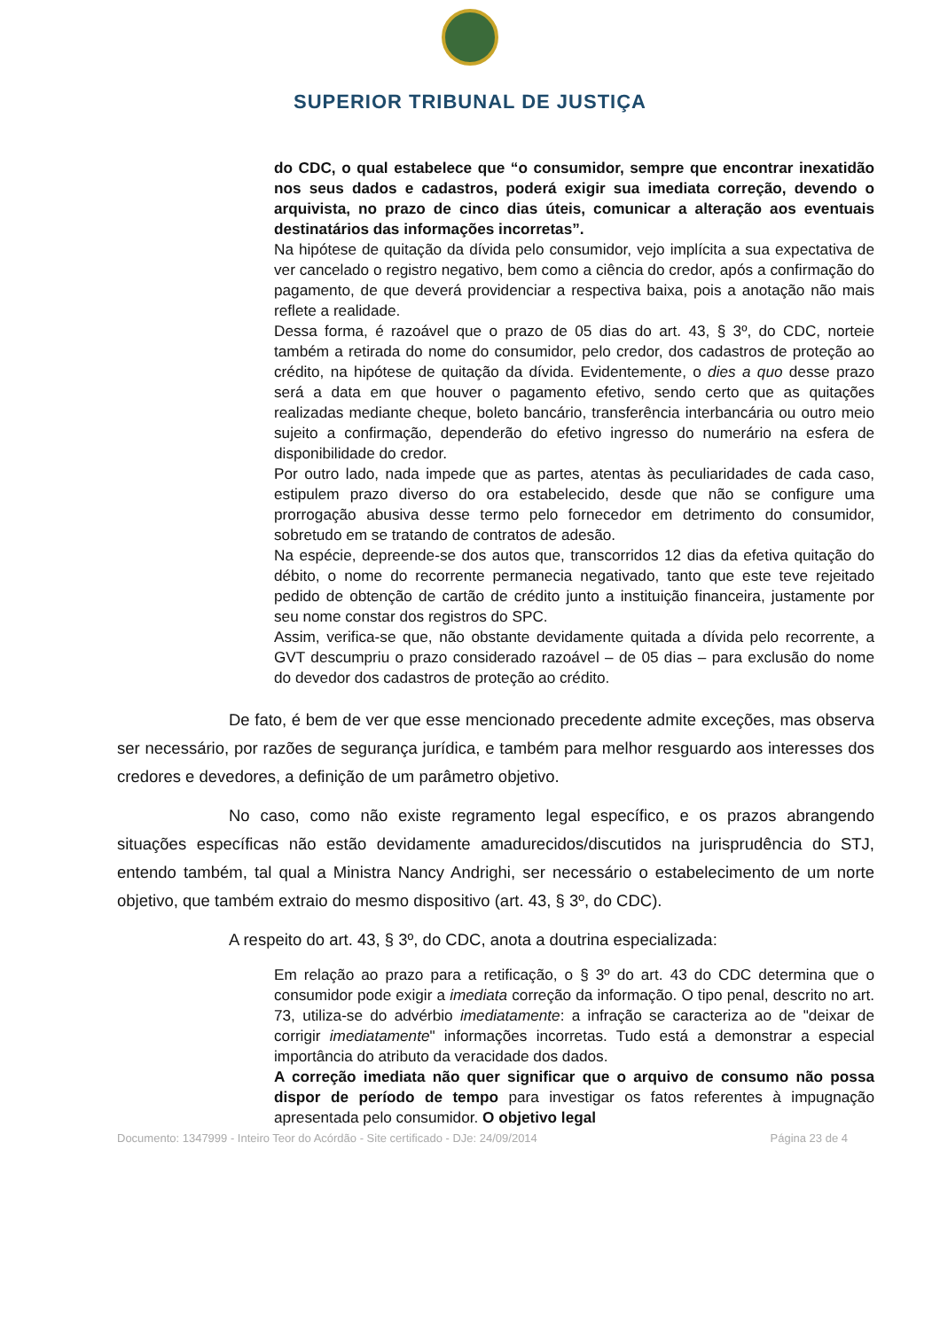SUPERIOR TRIBUNAL DE JUSTIÇA
do CDC, o qual estabelece que “o consumidor, sempre que encontrar inexatidão nos seus dados e cadastros, poderá exigir sua imediata correção, devendo o arquivista, no prazo de cinco dias úteis, comunicar a alteração aos eventuais destinatários das informações incorretas”.
Na hipótese de quitação da dívida pelo consumidor, vejo implícita a sua expectativa de ver cancelado o registro negativo, bem como a ciência do credor, após a confirmação do pagamento, de que deverá providenciar a respectiva baixa, pois a anotação não mais reflete a realidade.
Dessa forma, é razoável que o prazo de 05 dias do art. 43, § 3º, do CDC, norteie também a retirada do nome do consumidor, pelo credor, dos cadastros de proteção ao crédito, na hipótese de quitação da dívida. Evidentemente, o dies a quo desse prazo será a data em que houver o pagamento efetivo, sendo certo que as quitações realizadas mediante cheque, boleto bancário, transferência interbancária ou outro meio sujeito a confirmação, dependerão do efetivo ingresso do numerário na esfera de disponibilidade do credor.
Por outro lado, nada impede que as partes, atentas às peculiaridades de cada caso, estipulem prazo diverso do ora estabelecido, desde que não se configure uma prorrogação abusiva desse termo pelo fornecedor em detrimento do consumidor, sobretudo em se tratando de contratos de adesão.
Na espécie, depreende-se dos autos que, transcorridos 12 dias da efetiva quitação do débito, o nome do recorrente permanecia negativado, tanto que este teve rejeitado pedido de obtenção de cartão de crédito junto a instituição financeira, justamente por seu nome constar dos registros do SPC.
Assim, verifica-se que, não obstante devidamente quitada a dívida pelo recorrente, a GVT descumpriu o prazo considerado razoável – de 05 dias – para exclusão do nome do devedor dos cadastros de proteção ao crédito.
De fato, é bem de ver que esse mencionado precedente admite exceções, mas observa ser necessário, por razões de segurança jurídica, e também para melhor resguardo aos interesses dos credores e devedores, a definição de um parâmetro objetivo.
No caso, como não existe regramento legal específico, e os prazos abrangendo situações específicas não estão devidamente amadurecidos/discutidos na jurisprudência do STJ, entendo também, tal qual a Ministra Nancy Andrighi, ser necessário o estabelecimento de um norte objetivo, que também extraio do mesmo dispositivo (art. 43, § 3º, do CDC).
A respeito do art. 43, § 3º, do CDC, anota a doutrina especializada:
Em relação ao prazo para a retificação, o § 3º do art. 43 do CDC determina que o consumidor pode exigir a imediata correção da informação. O tipo penal, descrito no art. 73, utiliza-se do advérbio imediatamente: a infração se caracteriza ao de "deixar de corrigir imediatamente" informações incorretas. Tudo está a demonstrar a especial importância do atributo da veracidade dos dados.
A correção imediata não quer significar que o arquivo de consumo não possa dispor de período de tempo para investigar os fatos referentes à impugnação apresentada pelo consumidor. O objetivo legal
Documento: 1347999 - Inteiro Teor do Acórdão - Site certificado - DJe: 24/09/2014 Página 23 de 4